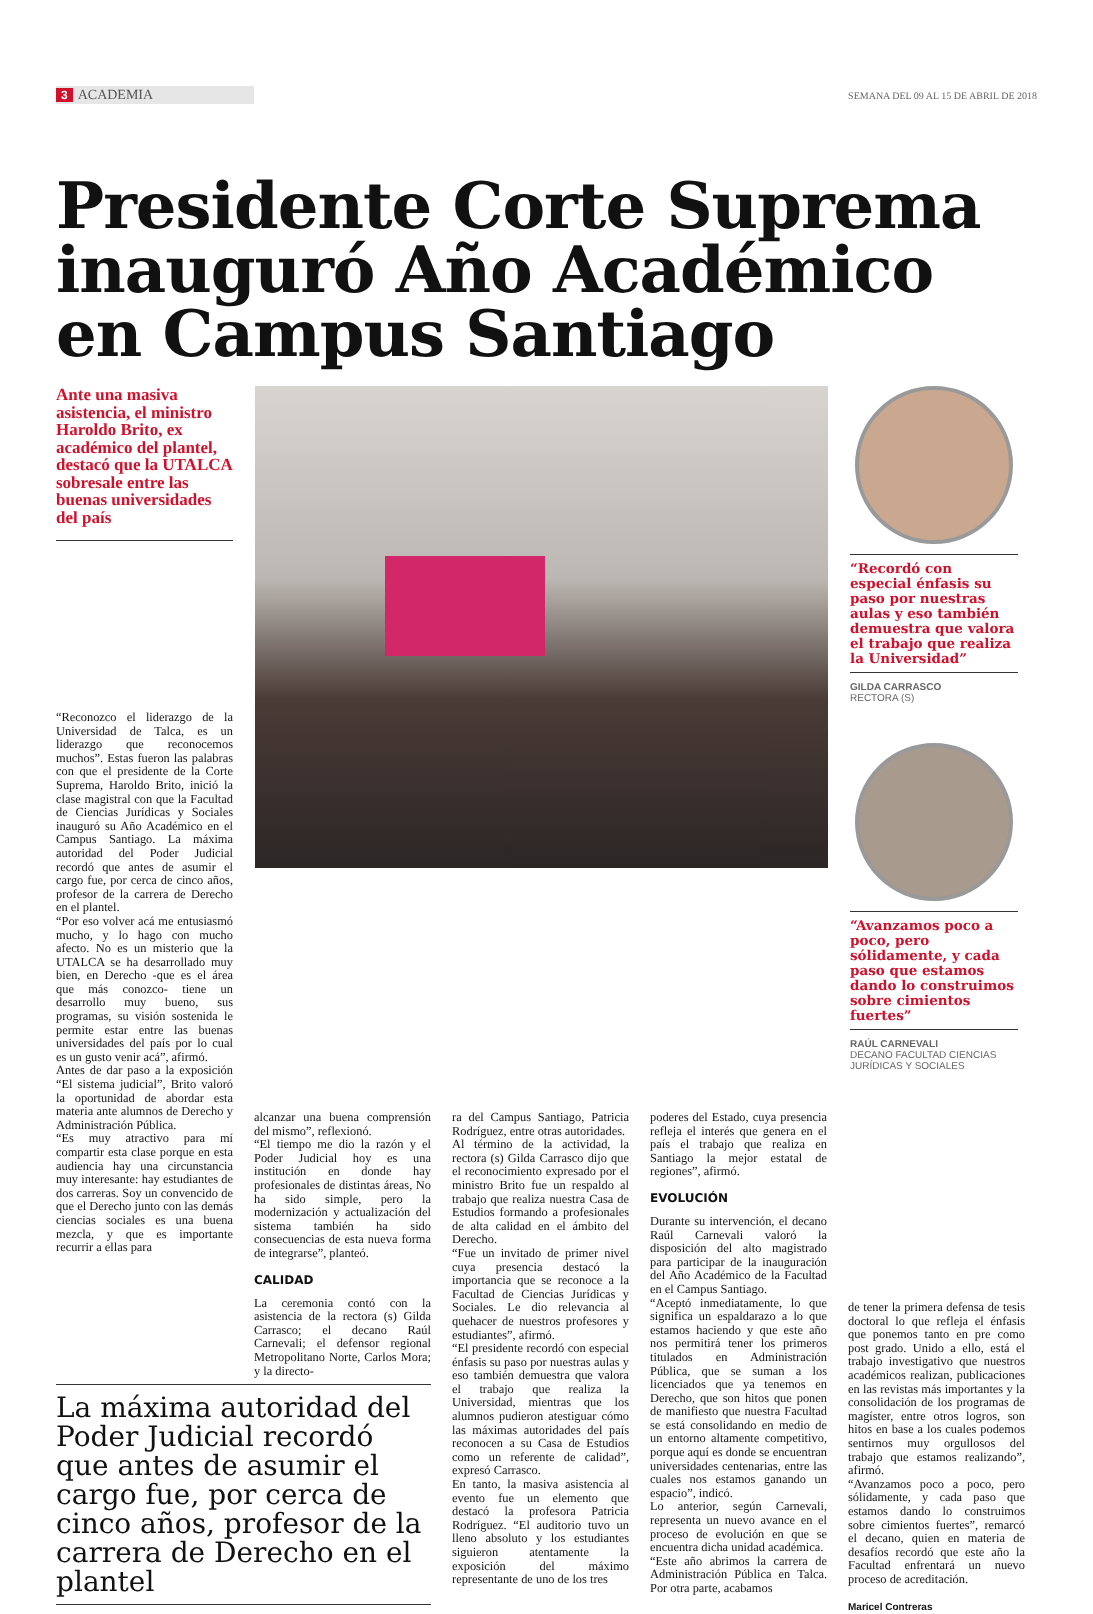3 ACADEMIA
SEMANA DEL 09 AL 15 DE ABRIL DE 2018
Presidente Corte Suprema inauguró Año Académico en Campus Santiago
Ante una masiva asistencia, el ministro Haroldo Brito, ex académico del plantel, destacó que la UTALCA sobresale entre las buenas universidades del país
“Recordó con especial énfasis su paso por nuestras aulas y eso también demuestra que valora el trabajo que realiza la Universidad”
GILDA CARRASCO
RECTORA (S)
“Avanzamos poco a poco, pero sólidamente, y cada paso que estamos dando lo construimos sobre cimientos fuertes”
RAÚL CARNEVALI
DECANO FACULTAD CIENCIAS JURÍDICAS Y SOCIALES
“Reconozco el liderazgo de la Universidad de Talca, es un liderazgo que reconocemos muchos”. Estas fueron las palabras con que el presidente de la Corte Suprema, Haroldo Brito, inició la clase magistral con que la Facultad de Ciencias Jurídicas y Sociales inauguró su Año Académico en el Campus Santiago. La máxima autoridad del Poder Judicial recordó que antes de asumir el cargo fue, por cerca de cinco años, profesor de la carrera de Derecho en el plantel.
“Por eso volver acá me entusiasmó mucho, y lo hago con mucho afecto. No es un misterio que la UTALCA se ha desarrollado muy bien, en Derecho -que es el área que más conozco- tiene un desarrollo muy bueno, sus programas, su visión sostenida le permite estar entre las buenas universidades del país por lo cual es un gusto venir acá”, afirmó.
Antes de dar paso a la exposición “El sistema judicial”, Brito valoró la oportunidad de abordar esta materia ante alumnos de Derecho y Administración Pública.
“Es muy atractivo para mí compartir esta clase porque en esta audiencia hay una circunstancia muy interesante: hay estudiantes de dos carreras. Soy un convencido de que el Derecho junto con las demás ciencias sociales es una buena mezcla, y que es importante recurrir a ellas para
alcanzar una buena comprensión del mismo”, reflexionó.
“El tiempo me dio la razón y el Poder Judicial hoy es una institución en donde hay profesionales de distintas áreas, No ha sido simple, pero la modernización y actualización del sistema también ha sido consecuencias de esta nueva forma de integrarse”, planteó.
CALIDAD
La ceremonia contó con la asistencia de la rectora (s) Gilda Carrasco; el decano Raúl Carnevali; el defensor regional Metropolitano Norte, Carlos Mora; y la directo-
ra del Campus Santiago, Patricia Rodríguez, entre otras autoridades.
Al término de la actividad, la rectora (s) Gilda Carrasco dijo que el reconocimiento expresado por el ministro Brito fue un respaldo al trabajo que realiza nuestra Casa de Estudios formando a profesionales de alta calidad en el ámbito del Derecho.
“Fue un invitado de primer nivel cuya presencia destacó la importancia que se reconoce a la Facultad de Ciencias Jurídicas y Sociales. Le dio relevancia al quehacer de nuestros profesores y estudiantes”, afirmó.
“El presidente recordó con especial énfasis su paso por nuestras aulas y eso también demuestra que valora el trabajo que realiza la Universidad, mientras que los alumnos pudieron atestiguar cómo las máximas autoridades del país reconocen a su Casa de Estudios como un referente de calidad”, expresó Carrasco.
En tanto, la masiva asistencia al evento fue un elemento que destacó la profesora Patricia Rodríguez. “El auditorio tuvo un lleno absoluto y los estudiantes siguieron atentamente la exposición del máximo representante de uno de los tres
poderes del Estado, cuya presencia refleja el interés que genera en el país el trabajo que realiza en Santiago la mejor estatal de regiones”, afirmó.
EVOLUCIÓN
Durante su intervención, el decano Raúl Carnevali valoró la disposición del alto magistrado para participar de la inauguración del Año Académico de la Facultad en el Campus Santiago.
“Aceptó inmediatamente, lo que significa un espaldarazo a lo que estamos haciendo y que este año nos permitirá tener los primeros titulados en Administración Pública, que se suman a los licenciados que ya tenemos en Derecho, que son hitos que ponen de manifiesto que nuestra Facultad se está consolidando en medio de un entorno altamente competitivo, porque aquí es donde se encuentran universidades centenarias, entre las cuales nos estamos ganando un espacio”, indicó.
Lo anterior, según Carnevali, representa un nuevo avance en el proceso de evolución en que se encuentra dicha unidad académica.
“Este año abrimos la carrera de Administración Pública en Talca. Por otra parte, acabamos
de tener la primera defensa de tesis doctoral lo que refleja el énfasis que ponemos tanto en pre como post grado. Unido a ello, está el trabajo investigativo que nuestros académicos realizan, publicaciones en las revistas más importantes y la consolidación de los programas de magíster, entre otros logros, son hitos en base a los cuales podemos sentirnos muy orgullosos del trabajo que estamos realizando”, afirmó.
“Avanzamos poco a poco, pero sólidamente, y cada paso que estamos dando lo construimos sobre cimientos fuertes”, remarcó el decano, quien en materia de desafíos recordó que este año la Facultad enfrentará un nuevo proceso de acreditación.
Maricel Contreras
La máxima autoridad del Poder Judicial recordó que antes de asumir el cargo fue, por cerca de cinco años, profesor de la carrera de Derecho en el plantel